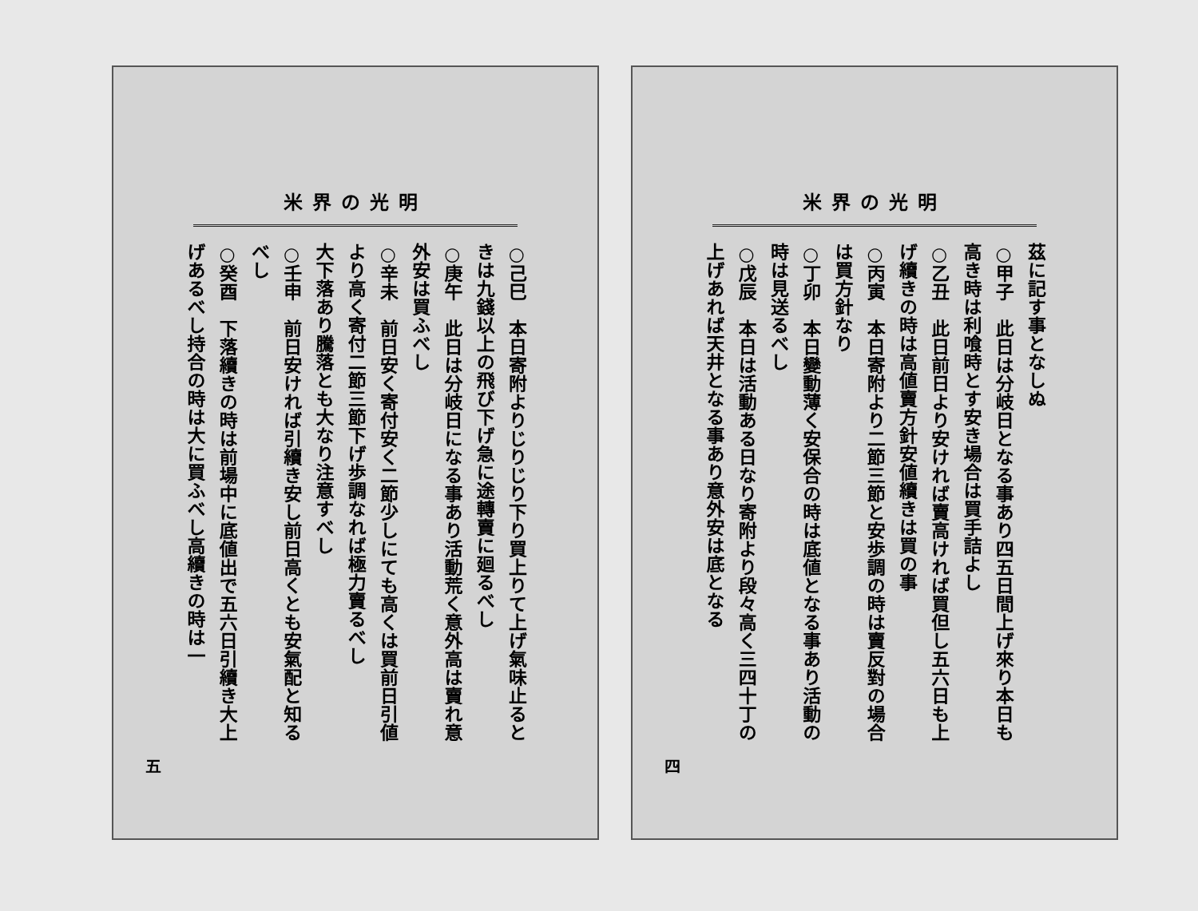米界の光明
茲に記す事となしぬ
○甲子　此日は分岐日となる事あり四五日間上げ來り本日も
高き時は利喰時とす安き場合は買手詰よし
○乙丑　此日前日より安ければ賣高ければ買但し五六日も上
げ續きの時は高値賣方針安値續きは買の事
○丙寅　本日寄附より二節三節と安歩調の時は賣反對の場合
は買方針なり
○丁卯　本日變動薄く安保合の時は底値となる事あり活動の
時は見送るべし
○戊辰　本日は活動ある日なり寄附より段々高く三四十丁の
上げあれば天井となる事あり意外安は底となる
四
米界の光明
○己巳　本日寄附よりじりじり下り買上りて上げ氣味止ると
きは九錢以上の飛び下げ急に途轉賣に廻るべし
○庚午　此日は分岐日になる事あり活動荒く意外高は賣れ意
外安は買ふべし
○辛未　前日安く寄付安く二節少しにても高くは買前日引値
より高く寄付二節三節下げ歩調なれば極力賣るべし
大下落あり騰落とも大なり注意すべし
○壬申　前日安ければ引續き安し前日高くとも安氣配と知る
べし
○癸酉　下落續きの時は前場中に底値出で五六日引續き大上
げあるべし持合の時は大に買ふべし高續きの時は一
五